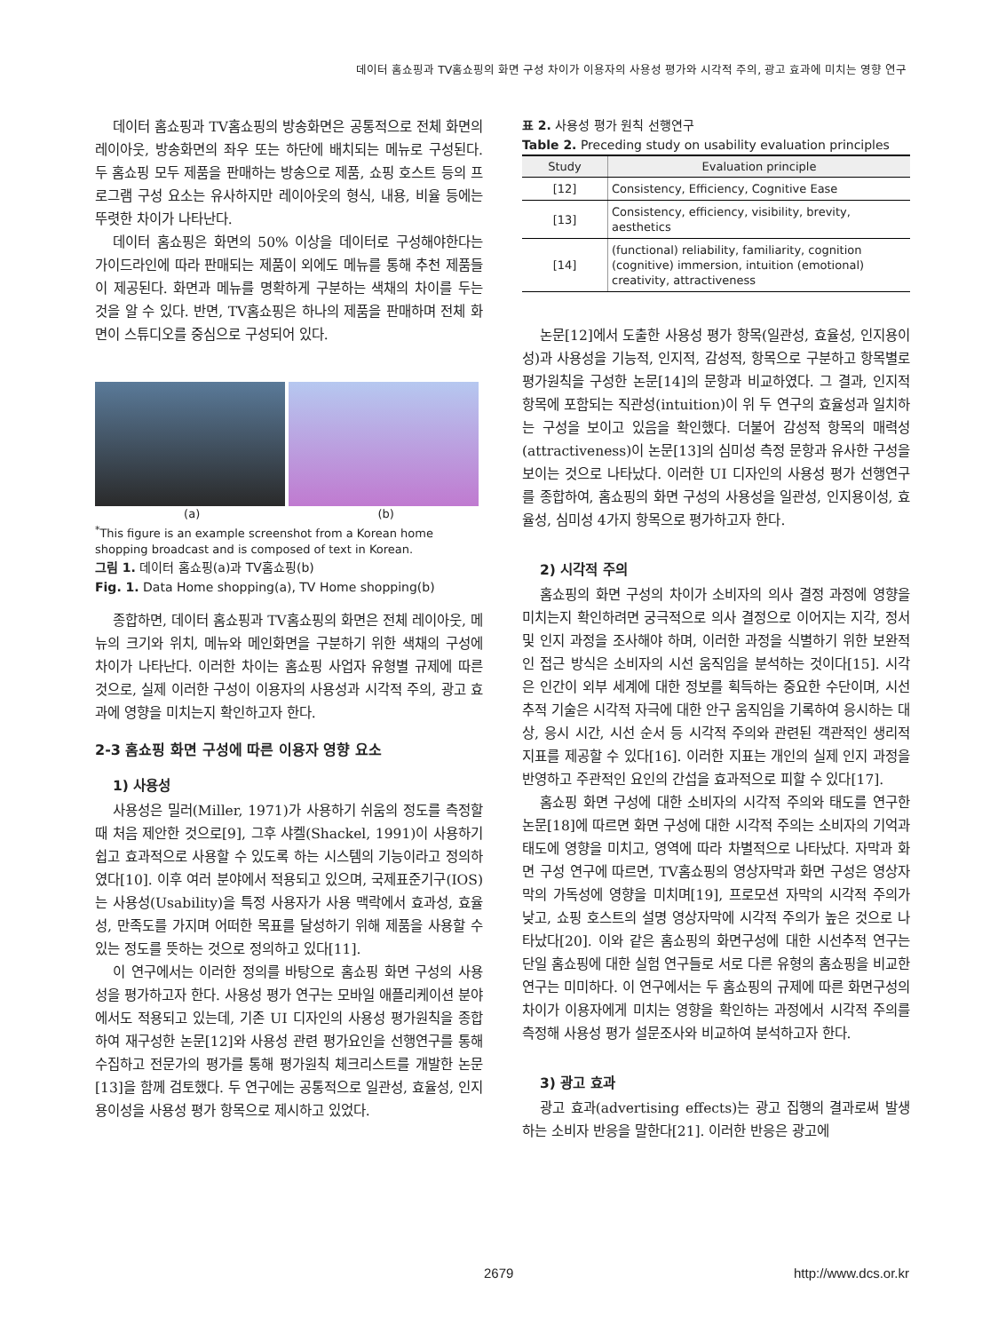데이터 홈쇼핑과 TV홈쇼핑의 화면 구성 차이가 이용자의 사용성 평가와 시각적 주의, 광고 효과에 미치는 영향 연구
데이터 홈쇼핑과 TV홈쇼핑의 방송화면은 공통적으로 전체 화면의 레이아웃, 방송화면의 좌우 또는 하단에 배치되는 메뉴로 구성된다. 두 홈쇼핑 모두 제품을 판매하는 방송으로 제품, 쇼핑 호스트 등의 프로그램 구성 요소는 유사하지만 레이아웃의 형식, 내용, 비율 등에는 뚜렷한 차이가 나타난다.
데이터 홈쇼핑은 화면의 50% 이상을 데이터로 구성해야한다는 가이드라인에 따라 판매되는 제품이 외에도 메뉴를 통해 추천 제품들이 제공된다. 화면과 메뉴를 명확하게 구분하는 색채의 차이를 두는 것을 알 수 있다. 반면, TV홈쇼핑은 하나의 제품을 판매하며 전체 화면이 스튜디오를 중심으로 구성되어 있다.
(a) (b)
<sup>*</sup> This figure is an example screenshot from a Korean home shopping broadcast and is composed of text in Korean.
그림 1. 데이터 홈쇼핑(a)과 TV홈쇼핑(b)
Fig. 1. Data Home shopping(a), TV Home shopping(b)
종합하면, 데이터 홈쇼핑과 TV홈쇼핑의 화면은 전체 레이아웃, 메뉴의 크기와 위치, 메뉴와 메인화면을 구분하기 위한 색채의 구성에 차이가 나타난다. 이러한 차이는 홈쇼핑 사업자 유형별 규제에 따른 것으로, 실제 이러한 구성이 이용자의 사용성과 시각적 주의, 광고 효과에 영향을 미치는지 확인하고자 한다.
2-3 홈쇼핑 화면 구성에 따른 이용자 영향 요소
1) 사용성
사용성은 밀러(Miller, 1971)가 사용하기 쉬움의 정도를 측정할 때 처음 제안한 것으로[9], 그후 샤켈(Shackel, 1991)이 사용하기 쉽고 효과적으로 사용할 수 있도록 하는 시스템의 기능이라고 정의하였다[10]. 이후 여러 분야에서 적용되고 있으며, 국제표준기구(IOS)는 사용성(Usability)을 특정 사용자가 사용 맥락에서 효과성, 효율성, 만족도를 가지며 어떠한 목표를 달성하기 위해 제품을 사용할 수 있는 정도를 뜻하는 것으로 정의하고 있다[11].
이 연구에서는 이러한 정의를 바탕으로 홈쇼핑 화면 구성의 사용성을 평가하고자 한다. 사용성 평가 연구는 모바일 애플리케이션 분야에서도 적용되고 있는데, 기존 UI 디자인의 사용성 평가원칙을 종합하여 재구성한 논문[12]와 사용성 관련 평가요인을 선행연구를 통해 수집하고 전문가의 평가를 통해 평가원칙 체크리스트를 개발한 논문[13]을 함께 검토했다. 두 연구에는 공통적으로 일관성, 효율성, 인지용이성을 사용성 평가 항목으로 제시하고 있었다.
표 2. 사용성 평가 원칙 선행연구
Table 2. Preceding study on usability evaluation principles
| Study | Evaluation principle |
| --- | --- |
| [12] | Consistency, Efficiency, Cognitive Ease |
| [13] | Consistency, efficiency, visibility, brevity, aesthetics |
| [14] | (functional) reliability, familiarity, cognition (cognitive) immersion, intuition (emotional) creativity, attractiveness |
논문[12]에서 도출한 사용성 평가 항목(일관성, 효율성, 인지용이성)과 사용성을 기능적, 인지적, 감성적, 항목으로 구분하고 항목별로 평가원칙을 구성한 논문[14]의 문항과 비교하였다. 그 결과, 인지적 항목에 포함되는 직관성(intuition)이 위 두 연구의 효율성과 일치하는 구성을 보이고 있음을 확인했다. 더불어 감성적 항목의 매력성(attractiveness)이 논문[13]의 심미성 측정 문항과 유사한 구성을 보이는 것으로 나타났다. 이러한 UI 디자인의 사용성 평가 선행연구를 종합하여, 홈쇼핑의 화면 구성의 사용성을 일관성, 인지용이성, 효율성, 심미성 4가지 항목으로 평가하고자 한다.
2) 시각적 주의
홈쇼핑의 화면 구성의 차이가 소비자의 의사 결정 과정에 영향을 미치는지 확인하려면 궁극적으로 의사 결정으로 이어지는 지각, 정서 및 인지 과정을 조사해야 하며, 이러한 과정을 식별하기 위한 보완적인 접근 방식은 소비자의 시선 움직임을 분석하는 것이다[15]. 시각은 인간이 외부 세계에 대한 정보를 획득하는 중요한 수단이며, 시선추적 기술은 시각적 자극에 대한 안구 움직임을 기록하여 응시하는 대상, 응시 시간, 시선 순서 등 시각적 주의와 관련된 객관적인 생리적 지표를 제공할 수 있다[16]. 이러한 지표는 개인의 실제 인지 과정을 반영하고 주관적인 요인의 간섭을 효과적으로 피할 수 있다[17].
홈쇼핑 화면 구성에 대한 소비자의 시각적 주의와 태도를 연구한 논문[18]에 따르면 화면 구성에 대한 시각적 주의는 소비자의 기억과 태도에 영향을 미치고, 영역에 따라 차별적으로 나타났다. 자막과 화면 구성 연구에 따르면, TV홈쇼핑의 영상자막과 화면 구성은 영상자막의 가독성에 영향을 미치며[19], 프로모션 자막의 시각적 주의가 낮고, 쇼핑 호스트의 설명 영상자막에 시각적 주의가 높은 것으로 나타났다[20]. 이와 같은 홈쇼핑의 화면구성에 대한 시선추적 연구는 단일 홈쇼핑에 대한 실험 연구들로 서로 다른 유형의 홈쇼핑을 비교한 연구는 미미하다. 이 연구에서는 두 홈쇼핑의 규제에 따른 화면구성의 차이가 이용자에게 미치는 영향을 확인하는 과정에서 시각적 주의를 측정해 사용성 평가 설문조사와 비교하여 분석하고자 한다.
3) 광고 효과
광고 효과(advertising effects)는 광고 집행의 결과로써 발생하는 소비자 반응을 말한다[21]. 이러한 반응은 광고에
2679 http://www.dcs.or.kr